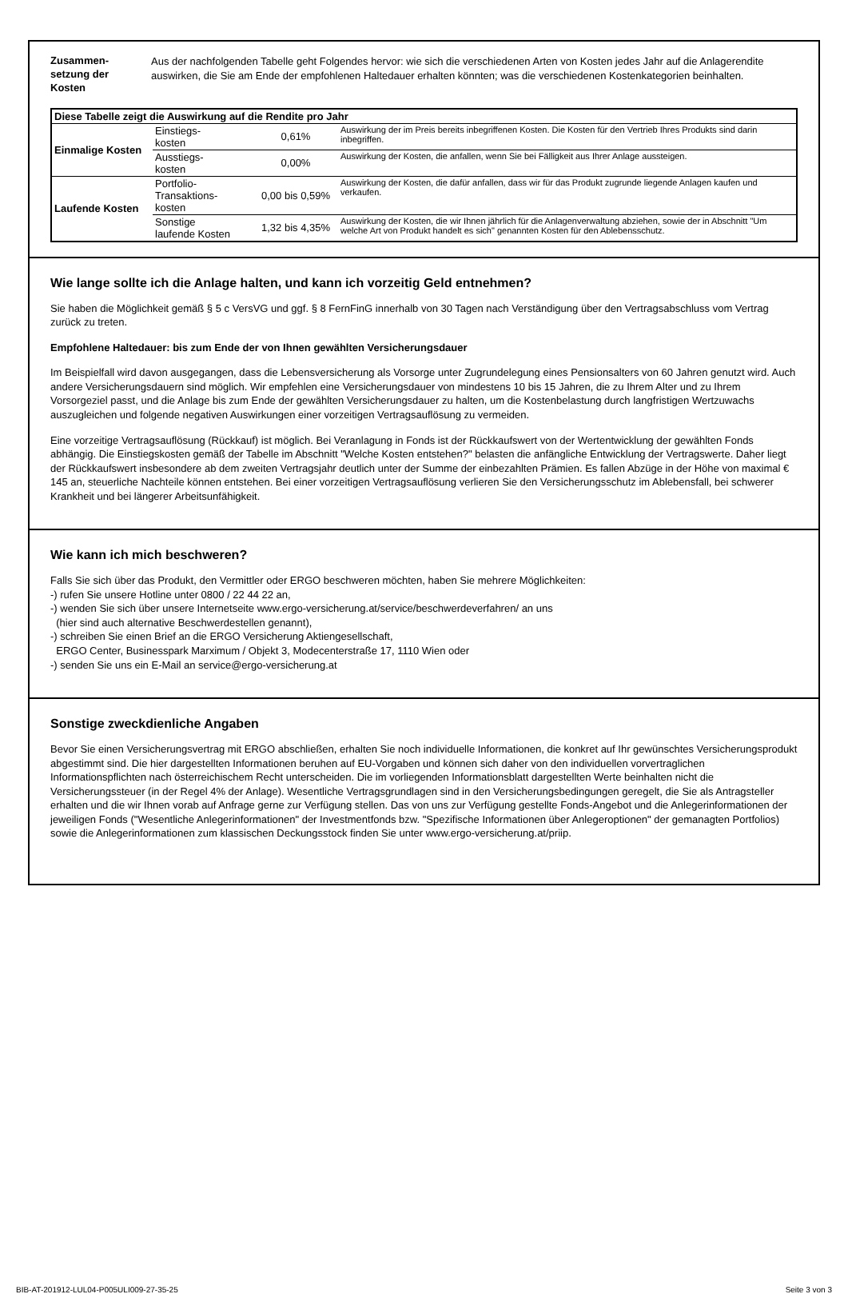Zusammen-
setzung der
Kosten
Aus der nachfolgenden Tabelle geht Folgendes hervor: wie sich die verschiedenen Arten von Kosten jedes Jahr auf die Anlagerendite auswirken, die Sie am Ende der empfohlenen Haltedauer erhalten könnten; was die verschiedenen Kostenkategorien beinhalten.
| Diese Tabelle zeigt die Auswirkung auf die Rendite pro Jahr | | | |
| --- | --- | --- | --- |
| Einmalige Kosten | Einstiegs- kosten | 0,61% | Auswirkung der im Preis bereits inbegriffenen Kosten. Die Kosten für den Vertrieb Ihres Produkts sind darin inbegriffen. |
| | Ausstiegs- kosten | 0,00% | Auswirkung der Kosten, die anfallen, wenn Sie bei Fälligkeit aus Ihrer Anlage aussteigen. |
| Laufende Kosten | Portfolio- Transaktions- kosten | 0,00 bis 0,59% | Auswirkung der Kosten, die dafür anfallen, dass wir für das Produkt zugrunde liegende Anlagen kaufen und verkaufen. |
| | Sonstige laufende Kosten | 1,32 bis 4,35% | Auswirkung der Kosten, die wir Ihnen jährlich für die Anlagenverwaltung abziehen, sowie der in Abschnitt "Um welche Art von Produkt handelt es sich" genannten Kosten für den Ablebensschutz. |
Wie lange sollte ich die Anlage halten, und kann ich vorzeitig Geld entnehmen?
Sie haben die Möglichkeit gemäß § 5 c VersVG und ggf. § 8 FernFinG innerhalb von 30 Tagen nach Verständigung über den Vertragsabschluss vom Vertrag zurück zu treten.
Empfohlene Haltedauer: bis zum Ende der von Ihnen gewählten Versicherungsdauer
Im Beispielfall wird davon ausgegangen, dass die Lebensversicherung als Vorsorge unter Zugrundelegung eines Pensionsalters von 60 Jahren genutzt wird. Auch andere Versicherungsdauern sind möglich. Wir empfehlen eine Versicherungsdauer von mindestens 10 bis 15 Jahren, die zu Ihrem Alter und zu Ihrem Vorsorgeziel passt, und die Anlage bis zum Ende der gewählten Versicherungsdauer zu halten, um die Kostenbelastung durch langfristigen Wertzuwachs auszugleichen und folgende negativen Auswirkungen einer vorzeitigen Vertragsauflösung zu vermeiden.
Eine vorzeitige Vertragsauflösung (Rückkauf) ist möglich. Bei Veranlagung in Fonds ist der Rückkaufswert von der Wertentwicklung der gewählten Fonds abhängig. Die Einstiegskosten gemäß der Tabelle im Abschnitt "Welche Kosten entstehen?" belasten die anfängliche Entwicklung der Vertragswerte. Daher liegt der Rückkaufswert insbesondere ab dem zweiten Vertragsjahr deutlich unter der Summe der einbezahlten Prämien. Es fallen Abzüge in der Höhe von maximal € 145 an, steuerliche Nachteile können entstehen. Bei einer vorzeitigen Vertragsauflösung verlieren Sie den Versicherungsschutz im Ablebensfall, bei schwerer Krankheit und bei längerer Arbeitsunfähigkeit.
Wie kann ich mich beschweren?
Falls Sie sich über das Produkt, den Vermittler oder ERGO beschweren möchten, haben Sie mehrere Möglichkeiten:
-) rufen Sie unsere Hotline unter 0800 / 22 44 22 an,
-) wenden Sie sich über unsere Internetseite www.ergo-versicherung.at/service/beschwerdeverfahren/ an uns
(hier sind auch alternative Beschwerdestellen genannt),
-) schreiben Sie einen Brief an die ERGO Versicherung Aktiengesellschaft,
ERGO Center, Businesspark Marximum / Objekt 3, Modecenterstraße 17, 1110 Wien oder
-) senden Sie uns ein E-Mail an service@ergo-versicherung.at
Sonstige zweckdienliche Angaben
Bevor Sie einen Versicherungsvertrag mit ERGO abschließen, erhalten Sie noch individuelle Informationen, die konkret auf Ihr gewünschtes Versicherungsprodukt abgestimmt sind. Die hier dargestellten Informationen beruhen auf EU-Vorgaben und können sich daher von den individuellen vorvertraglichen Informationspflichten nach österreichischem Recht unterscheiden. Die im vorliegenden Informationsblatt dargestellten Werte beinhalten nicht die Versicherungssteuer (in der Regel 4% der Anlage). Wesentliche Vertragsgrundlagen sind in den Versicherungsbedingungen geregelt, die Sie als Antragsteller erhalten und die wir Ihnen vorab auf Anfrage gerne zur Verfügung stellen. Das von uns zur Verfügung gestellte Fonds-Angebot und die Anlegerinformationen der jeweiligen Fonds ("Wesentliche Anlegerinformationen" der Investmentfonds bzw. "Spezifische Informationen über Anlegeroptionen" der gemanagten Portfolios) sowie die Anlegerinformationen zum klassischen Deckungsstock finden Sie unter www.ergo-versicherung.at/priip.
BIB-AT-201912-LUL04-P005ULI009-27-35-25 Seite 3 von 3